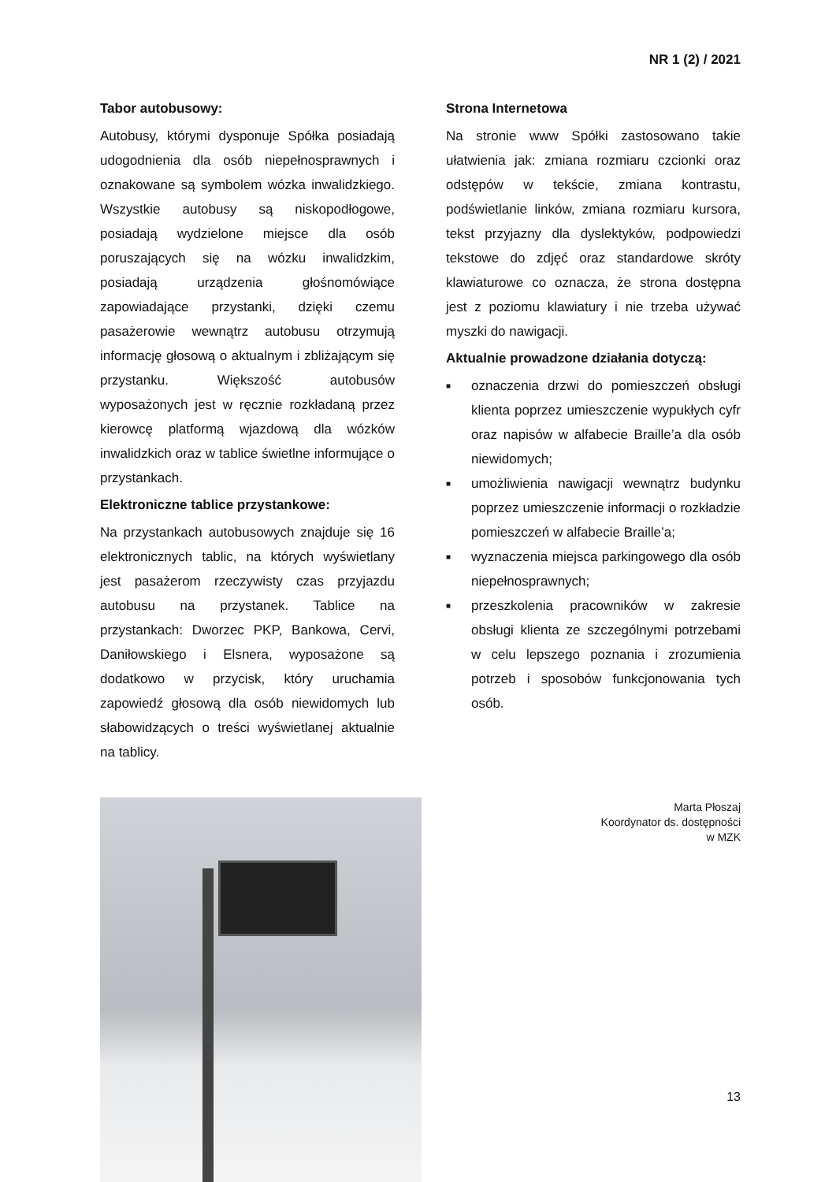NR 1 (2) / 2021
Tabor autobusowy:
Autobusy, którymi dysponuje Spółka posiadają udogodnienia dla osób niepełnosprawnych i oznakowane są symbolem wózka inwalidzkiego. Wszystkie autobusy są niskopodłogowe, posiadają wydzielone miejsce dla osób poruszających się na wózku inwalidzkim, posiadają urządzenia głośnomówiące zapowiadające przystanki, dzięki czemu pasażerowie wewnątrz autobusu otrzymują informację głosową o aktualnym i zbliżającym się przystanku. Większość autobusów wyposażonych jest w ręcznie rozkładaną przez kierowcę platformą wjazdową dla wózków inwalidzkich oraz w tablice świetlne informujące o przystankach.
Elektroniczne tablice przystankowe:
Na przystankach autobusowych znajduje się 16 elektronicznych tablic, na których wyświetlany jest pasażerom rzeczywisty czas przyjazdu autobusu na przystanek. Tablice na przystankach: Dworzec PKP, Bankowa, Cervi, Daniłowskiego i Elsnera, wyposażone są dodatkowo w przycisk, który uruchamia zapowiedź głosową dla osób niewidomych lub słabowidzących o treści wyświetlanej aktualnie na tablicy.
Strona Internetowa
Na stronie www Spółki zastosowano takie ułatwienia jak: zmiana rozmiaru czcionki oraz odstępów w tekście, zmiana kontrastu, podświetlanie linków, zmiana rozmiaru kursora, tekst przyjazny dla dyslektyków, podpowiedzi tekstowe do zdjęć oraz standardowe skróty klawiaturowe co oznacza, że strona dostępna jest z poziomu klawiatury i nie trzeba używać myszki do nawigacji.
Aktualnie prowadzone działania dotyczą:
■ oznaczenia drzwi do pomieszczeń obsługi klienta poprzez umieszczenie wypukłych cyfr oraz napisów w alfabecie Braille’a dla osób niewidomych;
■ umożliwienia nawigacji wewnątrz budynku poprzez umieszczenie informacji o rozkładzie pomieszczeń w alfabecie Braille’a;
■ wyznaczenia miejsca parkingowego dla osób niepełnosprawnych;
■ przeszkolenia pracowników w zakresie obsługi klienta ze szczególnymi potrzebami w celu lepszego poznania i zrozumienia potrzeb i sposobów funkcjonowania tych osób.
Marta Płoszaj
Koordynator ds. dostępności
w MZK
13